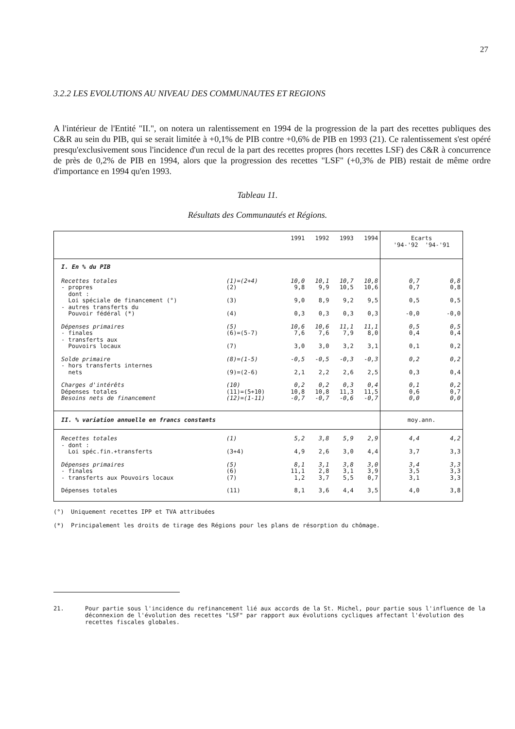27
3.2.2 LES EVOLUTIONS AU NIVEAU DES COMMUNAUTES ET REGIONS
A l'intérieur de l'Entité "II.", on notera un ralentissement en 1994 de la progression de la part des recettes publiques des C&R au sein du PIB, qui se serait limitée à +0,1% de PIB contre +0,6% de PIB en 1993 (21). Ce ralentissement s'est opéré presqu'exclusivement sous l'incidence d'un recul de la part des recettes propres (hors recettes LSF) des C&R à concurrence de près de 0,2% de PIB en 1994, alors que la progression des recettes "LSF" (+0,3% de PIB) restait de même ordre d'importance en 1994 qu'en 1993.
Tableau 11.
Résultats des Communautés et Régions.
| | | 1991 | 1992 | 1993 | 1994 | Ecarts '94-'92 '94-'91 | |
| I. En % du PIB | | | | | | | |
| Recettes totales | (1)=(2+4) | 10,0 | 10,1 | 10,7 | 10,8 | 0,7 | 0,8 |
| - propres dont : | (2) | 9,8 | 9,9 | 10,5 | 10,6 | 0,7 | 0,8 |
| Loi spéciale de financement (°) | (3) | 9,0 | 8,9 | 9,2 | 9,5 | 0,5 | 0,5 |
| - autres transferts du Pouvoir fédéral (*) | (4) | 0,3 | 0,3 | 0,3 | 0,3 | -0,0 | -0,0 |
| Dépenses primaires | (5) | 10,6 | 10,6 | 11,1 | 11,1 | 0,5 | 0,5 |
| - finales | (6)=(5-7) | 7,6 | 7,6 | 7,9 | 8,0 | 0,4 | 0,4 |
| - transferts aux Pouvoirs locaux | (7) | 3,0 | 3,0 | 3,2 | 3,1 | 0,1 | 0,2 |
| Solde primaire | (8)=(1-5) | -0,5 | -0,5 | -0,3 | -0,3 | 0,2 | 0,2 |
| - hors transferts internes nets | (9)=(2-6) | 2,1 | 2,2 | 2,6 | 2,5 | 0,3 | 0,4 |
| Charges d'intérêts | (10) | 0,2 | 0,2 | 0,3 | 0,4 | 0,1 | 0,2 |
| Dépenses totales | (11)=(5+10) | 10,8 | 10,8 | 11,3 | 11,5 | 0,6 | 0,7 |
| Besoins nets de financement | (12)=(1-11) | -0,7 | -0,7 | -0,6 | -0,7 | 0,0 | 0,0 |
| II. % variation annuelle en francs constants | | | | | | moy.ann. | |
| Recettes totales | (1) | 5,2 | 3,8 | 5,9 | 2,9 | 4,4 | 4,2 |
| - dont : Loi spéc.fin.+transferts | (3+4) | 4,9 | 2,6 | 3,0 | 4,4 | 3,7 | 3,3 |
| Dépenses primaires | (5) | 8,1 | 3,1 | 3,8 | 3,0 | 3,4 | 3,3 |
| - finales | (6) | 11,1 | 2,8 | 3,1 | 3,9 | 3,5 | 3,3 |
| - transferts aux Pouvoirs locaux | (7) | 1,2 | 3,7 | 5,5 | 0,7 | 3,1 | 3,3 |
| Dépenses totales | (11) | 8,1 | 3,6 | 4,4 | 3,5 | 4,0 | 3,8 |
(°) Uniquement recettes IPP et TVA attribuées
(*) Principalement les droits de tirage des Régions pour les plans de résorption du chômage.
21. Pour partie sous l'incidence du refinancement lié aux accords de la St. Michel, pour partie sous l'influence de la déconnexion de l'évolution des recettes "LSF" par rapport aux évolutions cycliques affectant l'évolution des recettes fiscales globales.